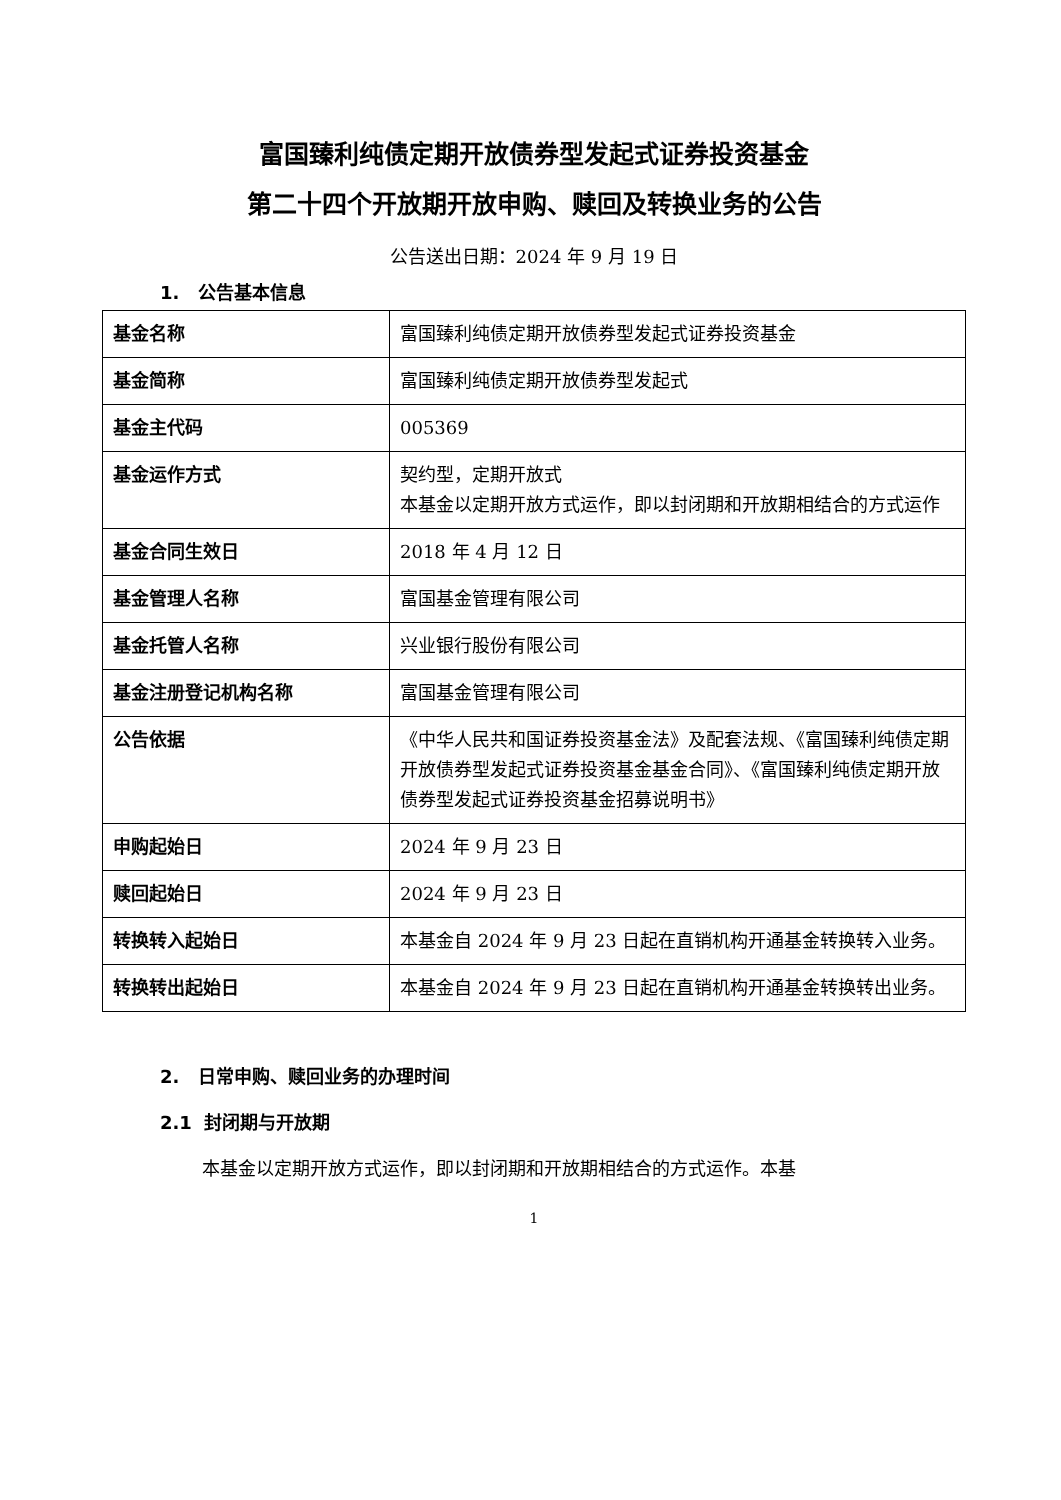富国臻利纯债定期开放债券型发起式证券投资基金
第二十四个开放期开放申购、赎回及转换业务的公告
公告送出日期：2024 年 9 月 19 日
1. 公告基本信息
| 基金名称 | 富国臻利纯债定期开放债券型发起式证券投资基金 |
| 基金简称 | 富国臻利纯债定期开放债券型发起式 |
| 基金主代码 | 005369 |
| 基金运作方式 | 契约型，定期开放式 本基金以定期开放方式运作，即以封闭期和开放期相结合的方式运作 |
| 基金合同生效日 | 2018 年 4 月 12 日 |
| 基金管理人名称 | 富国基金管理有限公司 |
| 基金托管人名称 | 兴业银行股份有限公司 |
| 基金注册登记机构名称 | 富国基金管理有限公司 |
| 公告依据 | 《中华人民共和国证券投资基金法》及配套法规、《富国臻利纯债定期开放债券型发起式证券投资基金基金合同》、《富国臻利纯债定期开放债券型发起式证券投资基金招募说明书》 |
| 申购起始日 | 2024 年 9 月 23 日 |
| 赎回起始日 | 2024 年 9 月 23 日 |
| 转换转入起始日 | 本基金自 2024 年 9 月 23 日起在直销机构开通基金转换转入业务。 |
| 转换转出起始日 | 本基金自 2024 年 9 月 23 日起在直销机构开通基金转换转出业务。 |
2. 日常申购、赎回业务的办理时间
2.1 封闭期与开放期
本基金以定期开放方式运作，即以封闭期和开放期相结合的方式运作。本基
1